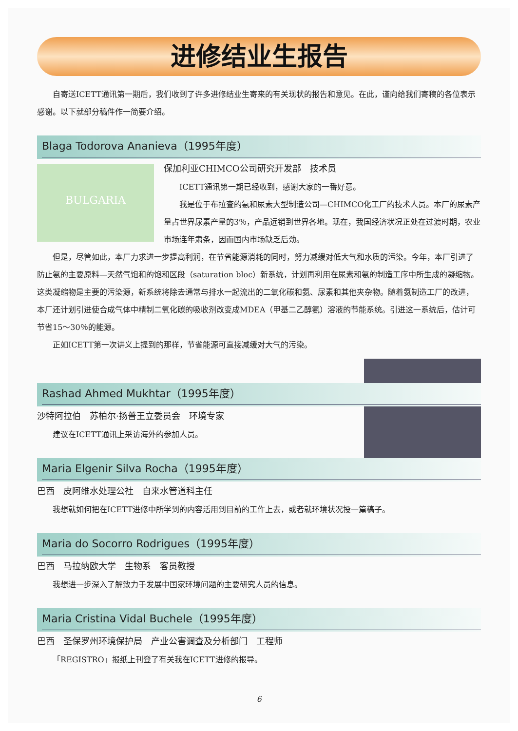进修结业生报告
自寄送ICETT通讯第一期后，我们收到了许多进修结业生寄来的有关现状的报告和意见。在此，谨向给我们寄稿的各位表示感谢。以下就部分稿件作一简要介绍。
Blaga Todorova Ananieva（1995年度）
BULGARIA
保加利亚CHIMCO公司研究开发部　技术员
ICETT通讯第一期已经收到，感谢大家的一番好意。
我是位于布拉查的氨和尿素大型制造公司—CHIMCO化工厂的技术人员。本厂的尿素产量占世界尿素产量的3％，产品远销到世界各地。现在，我国经济状况正处在过渡时期，农业市场连年肃条，因而国内市场缺乏后劲。
但是，尽管如此，本厂力求进一步提高利润，在节省能源消耗的同时，努力减缓对低大气和水质的污染。今年，本厂引进了防止氨的主要原料—天然气饱和的饱和区段（saturation bloc）新系统，计划再利用在尿素和氨的制造工序中所生成的凝缩物。这类凝缩物是主要的污染源，新系统将除去通常与排水一起流出的二氧化碳和氨、尿素和其他夹杂物。随着氨制造工厂的改进，本厂还计划引进使合成气体中精制二氧化碳的吸收剂改变成MDEA（甲基二乙醇氨）溶液的节能系统。引进这一系统后，估计可节省15～30％的能源。
正如ICETT第一次讲义上提到的那样，节省能源可直接减缓对大气的污染。
Rashad Ahmed Mukhtar（1995年度）
沙特阿拉伯　苏柏尔·扬普王立委员会　环境专家
建议在ICETT通讯上采访海外的参加人员。
Maria Elgenir Silva Rocha（1995年度）
巴西　皮阿维水处理公社　自来水管道科主任
我想就如何把在ICETT进修中所学到的内容活用到目前的工作上去，或者就环境状况投一篇稿子。
Maria do Socorro Rodrigues（1995年度）
巴西　马拉纳欧大学　生物系　客员教授
我想进一步深入了解致力于发展中国家环境问题的主要研究人员的信息。
Maria Cristina Vidal Buchele（1995年度）
巴西　圣保罗州环境保护局　产业公害调查及分析部门　工程师
「REGISTRO」报纸上刊登了有关我在ICETT进修的报导。
6